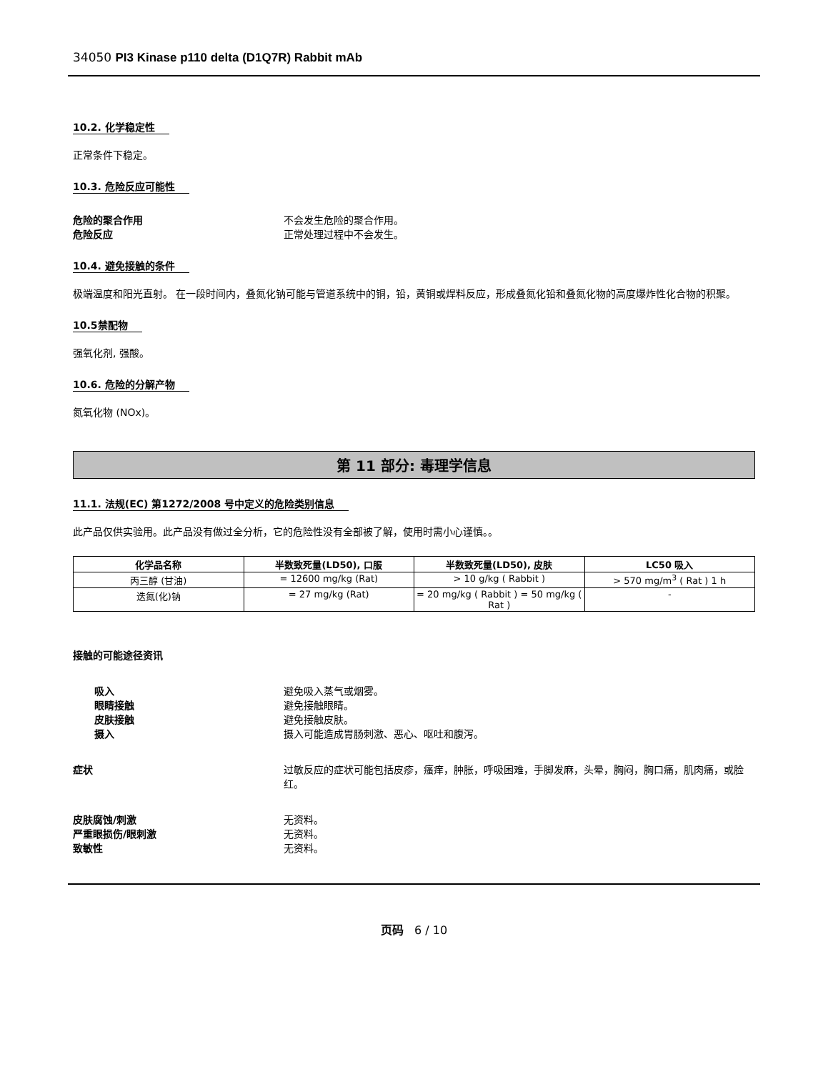34050 PI3 Kinase p110 delta (D1Q7R) Rabbit mAb
10.2. 化学稳定性
正常条件下稳定。
10.3. 危险反应可能性
危险的聚合作用 不会发生危险的聚合作用。
危险反应 正常处理过程中不会发生。
10.4. 避免接触的条件
极端温度和阳光直射。 在一段时间内，叠氮化钠可能与管道系统中的铜，铅，黄铜或焊料反应，形成叠氮化铅和叠氮化物的高度爆炸性化合物的积聚。
10.5禁配物
强氧化剂, 强酸。
10.6. 危险的分解产物
氮氧化物 (NOx)。
第 11 部分: 毒理学信息
11.1. 法规(EC) 第1272/2008 号中定义的危险类别信息
此产品仅供实验用。此产品没有做过全分析，它的危险性没有全部被了解，使用时需小心谨慎。。
| 化学品名称 | 半数致死量(LD50), 口服 | 半数致死量(LD50), 皮肤 | LC50 吸入 |
| --- | --- | --- | --- |
| 丙三醇 (甘油) | = 12600 mg/kg (Rat) | > 10 g/kg ( Rabbit ) | > 570 mg/m<sup>3</sup> ( Rat ) 1 h |
| 迭氮(化)钠 | = 27 mg/kg (Rat) | = 20 mg/kg ( Rabbit ) = 50 mg/kg ( Rat ) | - |
接触的可能途径资讯
吸入 避免吸入蒸气或烟雾。
眼睛接触 避免接触眼睛。
皮肤接触 避免接触皮肤。
摄入 摄入可能造成胃肠刺激、恶心、呕吐和腹泻。
症状 过敏反应的症状可能包括皮疹，瘙痒，肿胀，呼吸困难，手脚发麻，头晕，胸闷，胸口痛，肌肉痛，或脸红。
皮肤腐蚀/刺激 无资料。
严重眼损伤/眼刺激 无资料。
致敏性 无资料。
页码 6 / 10